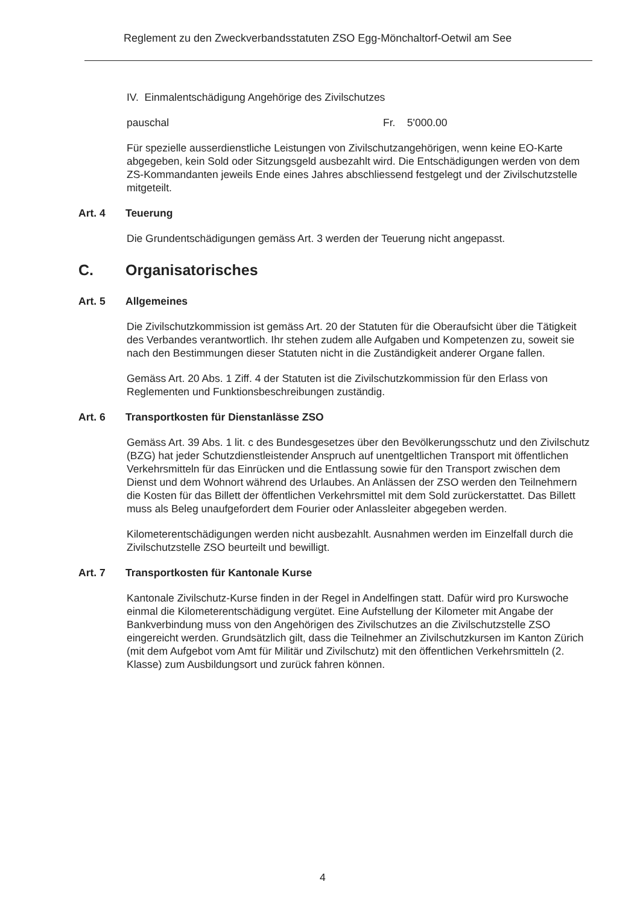Reglement zu den Zweckverbandsstatuten ZSO Egg-Mönchaltorf-Oetwil am See
IV. Einmalentschädigung Angehörige des Zivilschutzes
pauschal Fr. 5'000.00
Für spezielle ausserdienstliche Leistungen von Zivilschutzangehörigen, wenn keine EO-Karte abgegeben, kein Sold oder Sitzungsgeld ausbezahlt wird. Die Entschädigungen werden von dem ZS-Kommandanten jeweils Ende eines Jahres abschliessend festgelegt und der Zivilschutzstelle mitgeteilt.
Art. 4 Teuerung
Die Grundentschädigungen gemäss Art. 3 werden der Teuerung nicht angepasst.
C. Organisatorisches
Art. 5 Allgemeines
Die Zivilschutzkommission ist gemäss Art. 20 der Statuten für die Oberaufsicht über die Tätigkeit des Verbandes verantwortlich. Ihr stehen zudem alle Aufgaben und Kompetenzen zu, soweit sie nach den Bestimmungen dieser Statuten nicht in die Zuständigkeit anderer Organe fallen.
Gemäss Art. 20 Abs. 1 Ziff. 4 der Statuten ist die Zivilschutzkommission für den Erlass von Reglementen und Funktionsbeschreibungen zuständig.
Art. 6 Transportkosten für Dienstanlässe ZSO
Gemäss Art. 39 Abs. 1 lit. c des Bundesgesetzes über den Bevölkerungsschutz und den Zivilschutz (BZG) hat jeder Schutzdienstleistender Anspruch auf unentgeltlichen Transport mit öffentlichen Verkehrsmitteln für das Einrücken und die Entlassung sowie für den Transport zwischen dem Dienst und dem Wohnort während des Urlaubes. An Anlässen der ZSO werden den Teilnehmern die Kosten für das Billett der öffentlichen Verkehrsmittel mit dem Sold zurückerstattet. Das Billett muss als Beleg unaufgefordert dem Fourier oder Anlassleiter abgegeben werden.
Kilometerentschädigungen werden nicht ausbezahlt. Ausnahmen werden im Einzelfall durch die Zivilschutzstelle ZSO beurteilt und bewilligt.
Art. 7 Transportkosten für Kantonale Kurse
Kantonale Zivilschutz-Kurse finden in der Regel in Andelfingen statt. Dafür wird pro Kurswoche einmal die Kilometerentschädigung vergütet. Eine Aufstellung der Kilometer mit Angabe der Bankverbindung muss von den Angehörigen des Zivilschutzes an die Zivilschutzstelle ZSO eingereicht werden. Grundsätzlich gilt, dass die Teilnehmer an Zivilschutzkursen im Kanton Zürich (mit dem Aufgebot vom Amt für Militär und Zivilschutz) mit den öffentlichen Verkehrsmitteln (2. Klasse) zum Ausbildungsort und zurück fahren können.
4